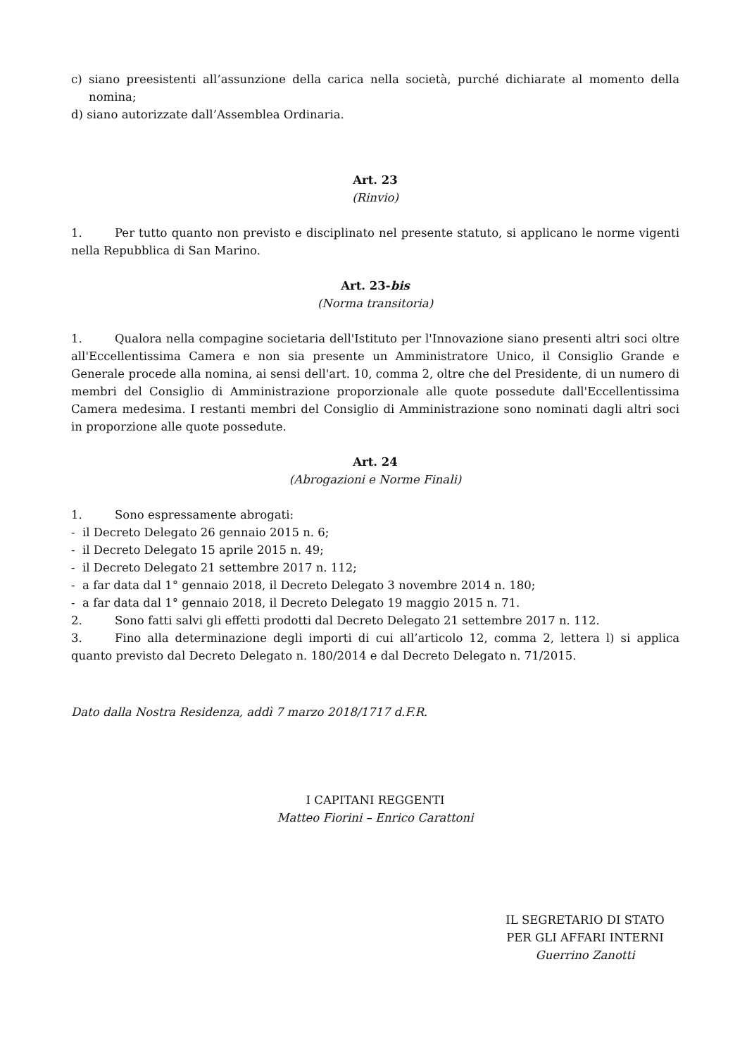c) siano preesistenti all’assunzione della carica nella società, purché dichiarate al momento della nomina;
d) siano autorizzate dall’Assemblea Ordinaria.
Art. 23
(Rinvio)
1. Per tutto quanto non previsto e disciplinato nel presente statuto, si applicano le norme vigenti nella Repubblica di San Marino.
Art. 23-bis
(Norma transitoria)
1. Qualora nella compagine societaria dell'Istituto per l'Innovazione siano presenti altri soci oltre all'Eccellentissima Camera e non sia presente un Amministratore Unico, il Consiglio Grande e Generale procede alla nomina, ai sensi dell'art. 10, comma 2, oltre che del Presidente, di un numero di membri del Consiglio di Amministrazione proporzionale alle quote possedute dall'Eccellentissima Camera medesima. I restanti membri del Consiglio di Amministrazione sono nominati dagli altri soci in proporzione alle quote possedute.
Art. 24
(Abrogazioni e Norme Finali)
1. Sono espressamente abrogati:
- il Decreto Delegato 26 gennaio 2015 n. 6;
- il Decreto Delegato 15 aprile 2015 n. 49;
- il Decreto Delegato 21 settembre 2017 n. 112;
- a far data dal 1° gennaio 2018, il Decreto Delegato 3 novembre 2014 n. 180;
- a far data dal 1° gennaio 2018, il Decreto Delegato 19 maggio 2015 n. 71.
2. Sono fatti salvi gli effetti prodotti dal Decreto Delegato 21 settembre 2017 n. 112.
3. Fino alla determinazione degli importi di cui all’articolo 12, comma 2, lettera l) si applica quanto previsto dal Decreto Delegato n. 180/2014 e dal Decreto Delegato n. 71/2015.
Dato dalla Nostra Residenza, addì 7 marzo 2018/1717 d.F.R.
I CAPITANI REGGENTI
Matteo Fiorini – Enrico Carattoni
IL SEGRETARIO DI STATO
PER GLI AFFARI INTERNI
Guerrino Zanotti